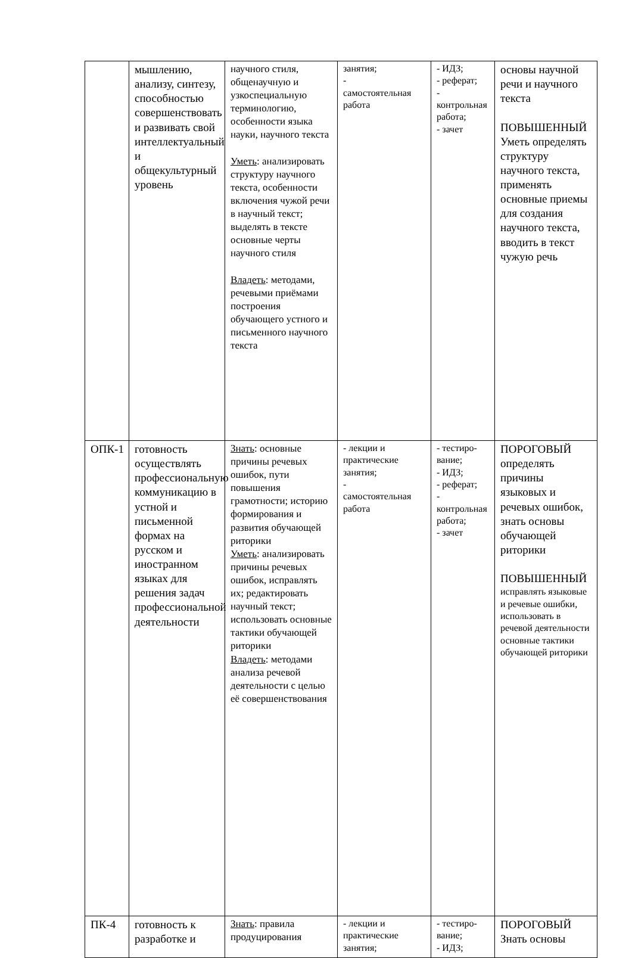| | мышлению, анализу, синтезу, способностью совершенствовать и развивать свой интеллектуальный и общекультурный уровень | научного стиля, общенаучную и узкоспециальную терминологию, особенности языка науки, научного текста Уметь : анализировать структуру научного текста, особенности включения чужой речи в научный текст; выделять в тексте основные черты научного стиля Владеть : методами, речевыми приёмами построения обучающего устного и письменного научного текста | занятия; - самостоятельная работа | - ИДЗ; - реферат; - контрольная работа; - зачет | основы научной речи и научного текста ПОВЫШЕННЫЙ Уметь определять структуру научного текста, применять основные приемы для создания научного текста, вводить в текст чужую речь |
| ОПК-1 | готовность осуществлять профессиональную коммуникацию в устной и письменной формах на русском и иностранном языках для решения задач профессиональной деятельности | Знать : основные причины речевых ошибок, пути повышения грамотности; историю формирования и развития обучающей риторики Уметь : анализировать причины речевых ошибок, исправлять их; редактировать научный текст; использовать основные тактики обучающей риторики Владеть : методами анализа речевой деятельности с целью её совершенствования | - лекции и практические занятия; - самостоятельная работа | - тестиро-вание; - ИДЗ; - реферат; - контрольная работа; - зачет | ПОРОГОВЫЙ определять причины языковых и речевых ошибок, знать основы обучающей риторики ПОВЫШЕННЫЙ исправлять языковые и речевые ошибки, использовать в речевой деятельности основные тактики обучающей риторики |
| ПК-4 | готовность к разработке и | Знать : правила продуцирования | - лекции и практические занятия; | - тестиро-вание; - ИДЗ; | ПОРОГОВЫЙ Знать основы |